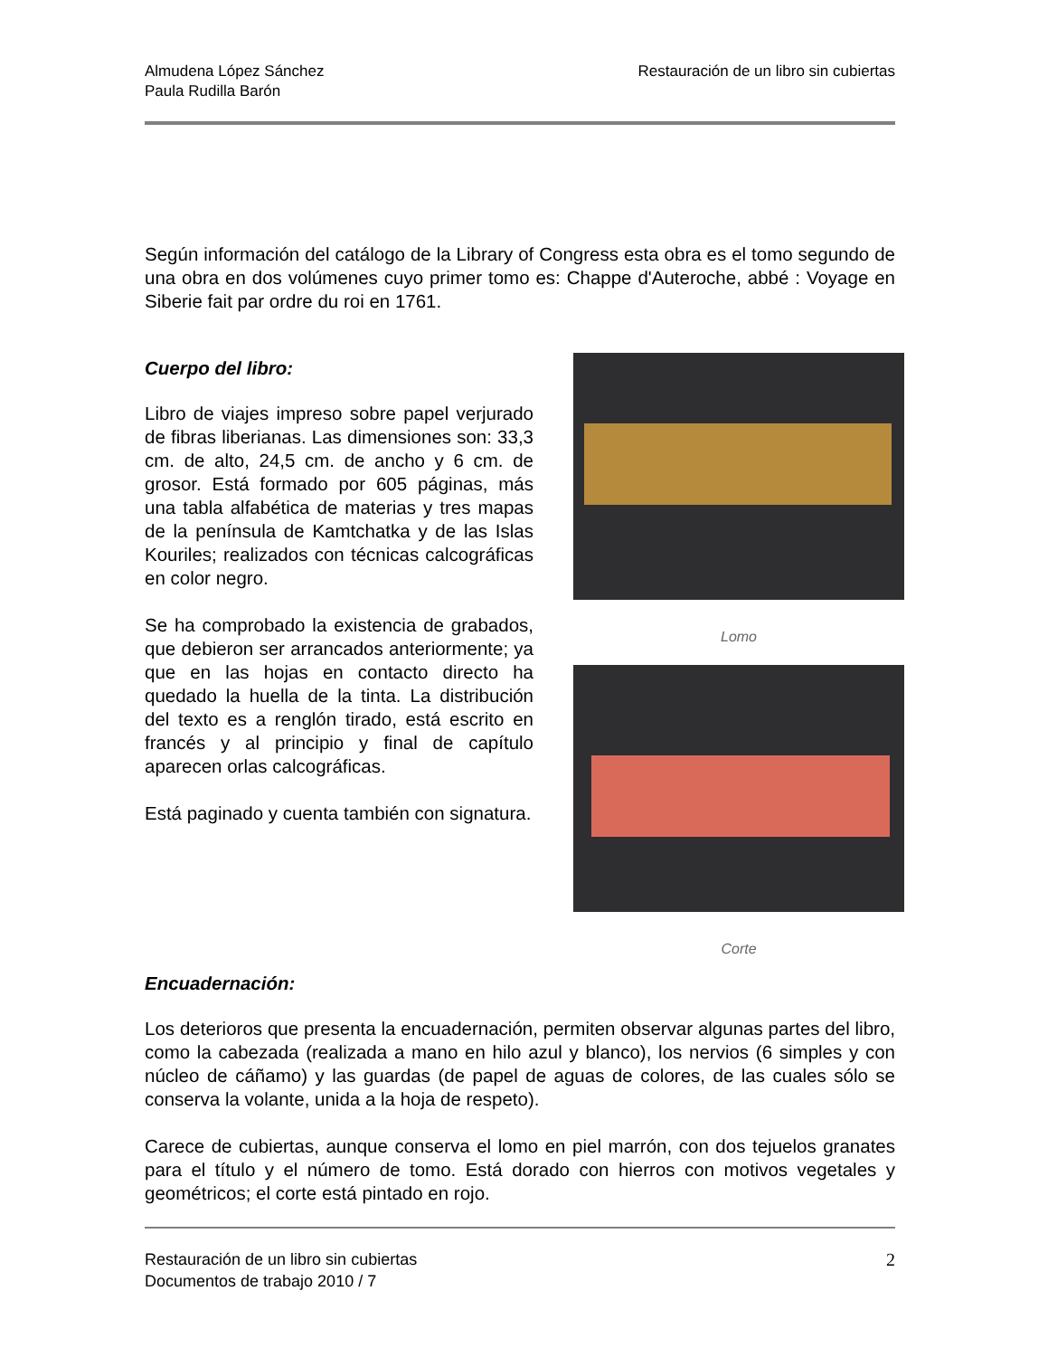Almudena López Sánchez
Paula Rudilla Barón
Restauración de un libro sin cubiertas
Según información del catálogo de la Library of Congress esta obra es el tomo segundo de una obra en dos volúmenes cuyo primer tomo es: Chappe d'Auteroche, abbé : Voyage en Siberie fait par ordre du roi en 1761.
Cuerpo del libro:
Libro de viajes impreso sobre papel verjurado de fibras liberianas. Las dimensiones son: 33,3 cm. de alto, 24,5 cm. de ancho y 6 cm. de grosor. Está formado por 605 páginas, más una tabla alfabética de materias y tres mapas de la península de Kamtchatka y de las Islas Kouriles; realizados con técnicas calcográficas en color negro.
Se ha comprobado la existencia de grabados, que debieron ser arrancados anteriormente; ya que en las hojas en contacto directo ha quedado la huella de la tinta. La distribución del texto es a renglón tirado, está escrito en francés y al principio y final de capítulo aparecen orlas calcográficas.
Está paginado y cuenta también con signatura.
Lomo
Corte
Encuadernación:
Los deterioros que presenta la encuadernación, permiten observar algunas partes del libro, como la cabezada (realizada a mano en hilo azul y blanco), los nervios (6 simples y con núcleo de cáñamo) y las guardas (de papel de aguas de colores, de las cuales sólo se conserva la volante, unida a la hoja de respeto).
Carece de cubiertas, aunque conserva el lomo en piel marrón, con dos tejuelos granates para el título y el número de tomo. Está dorado con hierros con motivos vegetales y geométricos; el corte está pintado en rojo.
Restauración de un libro sin cubiertas
Documentos de trabajo 2010 / 7
2